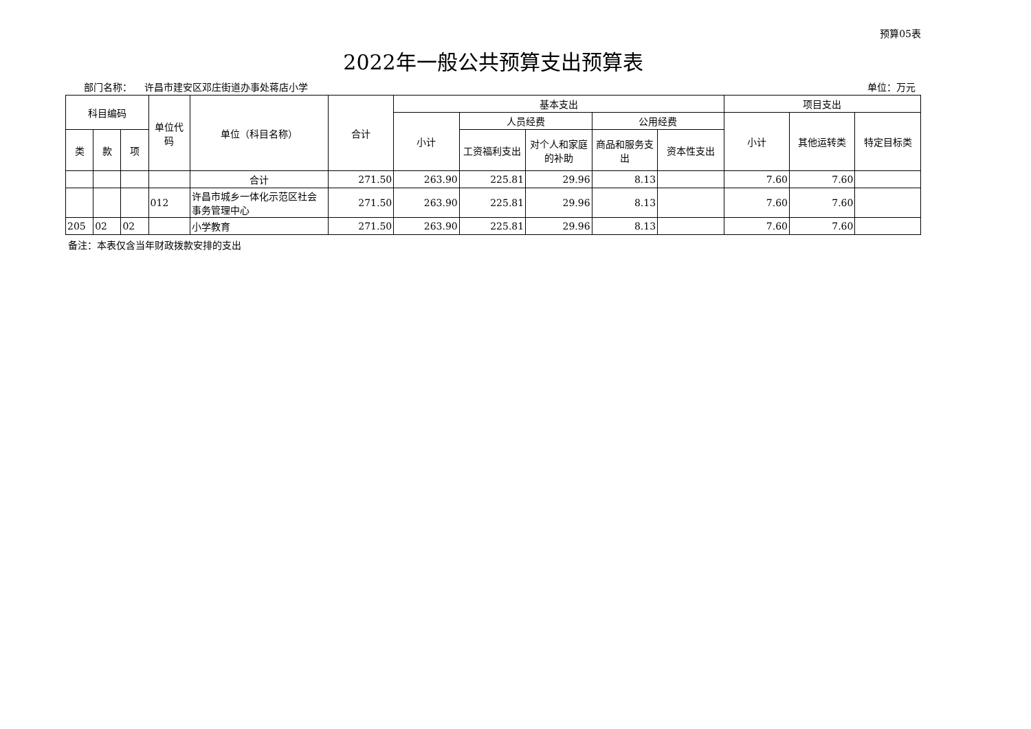预算05表
2022年一般公共预算支出预算表
部门名称： 许昌市建安区邓庄街道办事处蒋店小学 单位：万元
| 科目编码 | | | 单位代码 | 单位（科目名称） | 合计 | 基本支出 | | | | | 项目支出 | | |
| --- | --- | --- | --- | --- | --- | --- | --- | --- | --- | --- | --- | --- | --- |
| | | | | | | 小计 | 人员经费 | | 公用经费 | | 小计 | 其他运转类 | 特定目标类 |
| 类 | 款 | 项 | | | | | 工资福利支出 | 对个人和家庭的补助 | 商品和服务支出 | 资本性支出 | | | |
| | | | | 合计 | 271.50 | 263.90 | 225.81 | 29.96 | 8.13 | | 7.60 | 7.60 | |
| | | | 012 | 许昌市城乡一体化示范区社会事务管理中心 | 271.50 | 263.90 | 225.81 | 29.96 | 8.13 | | 7.60 | 7.60 | |
| 205 | 02 | 02 | | 小学教育 | 271.50 | 263.90 | 225.81 | 29.96 | 8.13 | | 7.60 | 7.60 | |
备注：本表仅含当年财政拨款安排的支出